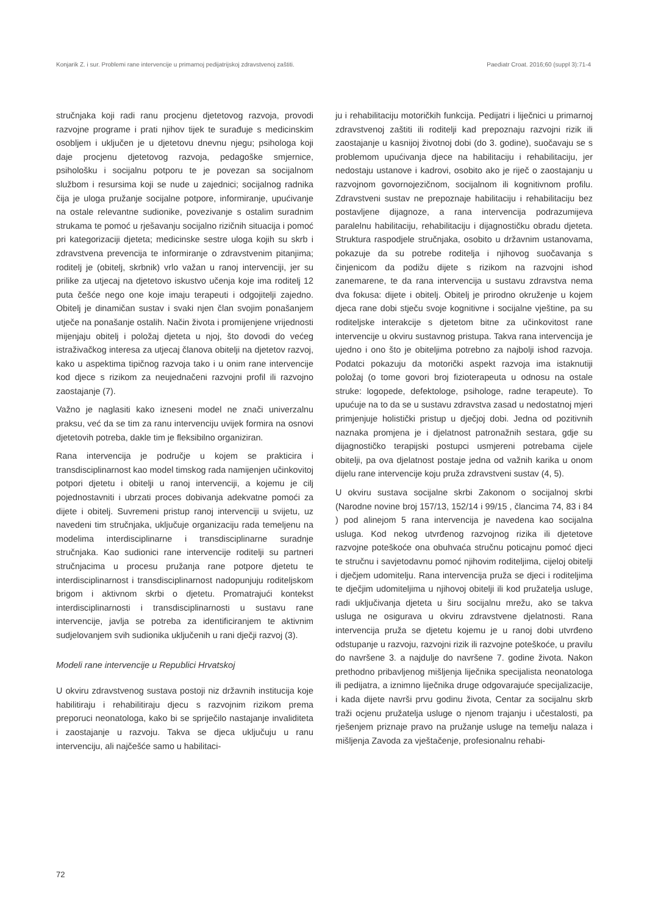Konjarik Z. i sur. Problemi rane intervencije u primarnoj pedijatrijskoj zdravstvenoj zaštiti. Paediatr Croat. 2016;60 (suppl 3):71-4
stručnjaka koji radi ranu procjenu djetetovog razvoja, provodi razvojne programe i prati njihov tijek te surađuje s medicinskim osobljem i uključen je u djetetovu dnevnu njegu; psihologa koji daje procjenu djetetovog razvoja, pedagoške smjernice, psihološku i socijalnu potporu te je povezan sa socijalnom službom i resursima koji se nude u zajednici; socijalnog radnika čija je uloga pružanje socijalne potpore, informiranje, upućivanje na ostale relevantne sudionike, povezivanje s ostalim suradnim strukama te pomoć u rješavanju socijalno rizičnih situacija i pomoć pri kategorizaciji djeteta; medicinske sestre uloga kojih su skrb i zdravstvena prevencija te informiranje o zdravstvenim pitanjima; roditelj je (obitelj, skrbnik) vrlo važan u ranoj intervenciji, jer su prilike za utjecaj na djetetovo iskustvo učenja koje ima roditelj 12 puta češće nego one koje imaju terapeuti i odgojitelji zajedno. Obitelj je dinamičan sustav i svaki njen član svojim ponašanjem utječe na ponašanje ostalih. Način života i promijenjene vrijednosti mijenjaju obitelj i položaj djeteta u njoj, što dovodi do većeg istraživačkog interesa za utjecaj članova obitelji na djetetov razvoj, kako u aspektima tipičnog razvoja tako i u onim rane intervencije kod djece s rizikom za neujednačeni razvojni profil ili razvojno zaostajanje (7).
Važno je naglasiti kako izneseni model ne znači univerzalnu praksu, već da se tim za ranu intervenciju uvijek formira na osnovi djetetovih potreba, dakle tim je fleksibilno organiziran.
Rana intervencija je područje u kojem se prakticira i transdisciplinarnost kao model timskog rada namijenjen učinkovitoj potpori djetetu i obitelji u ranoj intervenciji, a kojemu je cilj pojednostavniti i ubrzati proces dobivanja adekvatne pomoći za dijete i obitelj. Suvremeni pristup ranoj intervenciji u svijetu, uz navedeni tim stručnjaka, uključuje organizaciju rada temeljenu na modelima interdisciplinarne i transdisciplinarne suradnje stručnjaka. Kao sudionici rane intervencije roditelji su partneri stručnjacima u procesu pružanja rane potpore djetetu te interdisciplinarnost i transdisciplinarnost nadopunjuju roditeljskom brigom i aktivnom skrbi o djetetu. Promatrajući kontekst interdisciplinarnosti i transdisciplinarnosti u sustavu rane intervencije, javlja se potreba za identificiranjem te aktivnim sudjelovanjem svih sudionika uključenih u rani dječji razvoj (3).
Modeli rane intervencije u Republici Hrvatskoj
U okviru zdravstvenog sustava postoji niz državnih institucija koje habilitiraju i rehabilitiraju djecu s razvojnim rizikom prema preporuci neonatologa, kako bi se spriječilo nastajanje invaliditeta i zaostajanje u razvoju. Takva se djeca uključuju u ranu intervenciju, ali najčešće samo u habilitaci-
ju i rehabilitaciju motoričkih funkcija. Pedijatri i liječnici u primarnoj zdravstvenoj zaštiti ili roditelji kad prepoznaju razvojni rizik ili zaostajanje u kasnijoj životnoj dobi (do 3. godine), suočavaju se s problemom upućivanja djece na habilitaciju i rehabilitaciju, jer nedostaju ustanove i kadrovi, osobito ako je riječ o zaostajanju u razvojnom govornojezičnom, socijalnom ili kognitivnom profilu. Zdravstveni sustav ne prepoznaje habilitaciju i rehabilitaciju bez postavljene dijagnoze, a rana intervencija podrazumijeva paralelnu habilitaciju, rehabilitaciju i dijagnostičku obradu djeteta. Struktura raspodjele stručnjaka, osobito u državnim ustanovama, pokazuje da su potrebe roditelja i njihovog suočavanja s činjenicom da podižu dijete s rizikom na razvojni ishod zanemarene, te da rana intervencija u sustavu zdravstva nema dva fokusa: dijete i obitelj. Obitelj je prirodno okruženje u kojem djeca rane dobi stječu svoje kognitivne i socijalne vještine, pa su roditeljske interakcije s djetetom bitne za učinkovitost rane intervencije u okviru sustavnog pristupa. Takva rana intervencija je ujedno i ono što je obiteljima potrebno za najbolji ishod razvoja. Podatci pokazuju da motorički aspekt razvoja ima istaknutiji položaj (o tome govori broj fizioterapeuta u odnosu na ostale struke: logopede, defektologe, psihologe, radne terapeute). To upućuje na to da se u sustavu zdravstva zasad u nedostatnoj mjeri primjenjuje holistički pristup u dječjoj dobi. Jedna od pozitivnih naznaka promjena je i djelatnost patronažnih sestara, gdje su dijagnostičko terapijski postupci usmjereni potrebama cijele obitelji, pa ova djelatnost postaje jedna od važnih karika u onom dijelu rane intervencije koju pruža zdravstveni sustav (4, 5).
U okviru sustava socijalne skrbi Zakonom o socijalnoj skrbi (Narodne novine broj 157/13, 152/14 i 99/15 , člancima 74, 83 i 84 ) pod alinejom 5 rana intervencija je navedena kao socijalna usluga. Kod nekog utvrđenog razvojnog rizika ili djetetove razvojne poteškoće ona obuhvaća stručnu poticajnu pomoć djeci te stručnu i savjetodavnu pomoć njihovim roditeljima, cijeloj obitelji i dječjem udomitelju. Rana intervencija pruža se djeci i roditeljima te dječjim udomiteljima u njihovoj obitelji ili kod pružatelja usluge, radi uključivanja djeteta u širu socijalnu mrežu, ako se takva usluga ne osigurava u okviru zdravstvene djelatnosti. Rana intervencija pruža se djetetu kojemu je u ranoj dobi utvrđeno odstupanje u razvoju, razvojni rizik ili razvojne poteškoće, u pravilu do navršene 3. a najdulje do navršene 7. godine života. Nakon prethodno pribavljenog mišljenja liječnika specijalista neonatologa ili pedijatra, a iznimno liječnika druge odgovarajuće specijalizacije, i kada dijete navrši prvu godinu života, Centar za socijalnu skrb traži ocjenu pružatelja usluge o njenom trajanju i učestalosti, pa rješenjem priznaje pravo na pružanje usluge na temelju nalaza i mišljenja Zavoda za vještačenje, profesionalnu rehabi-
72